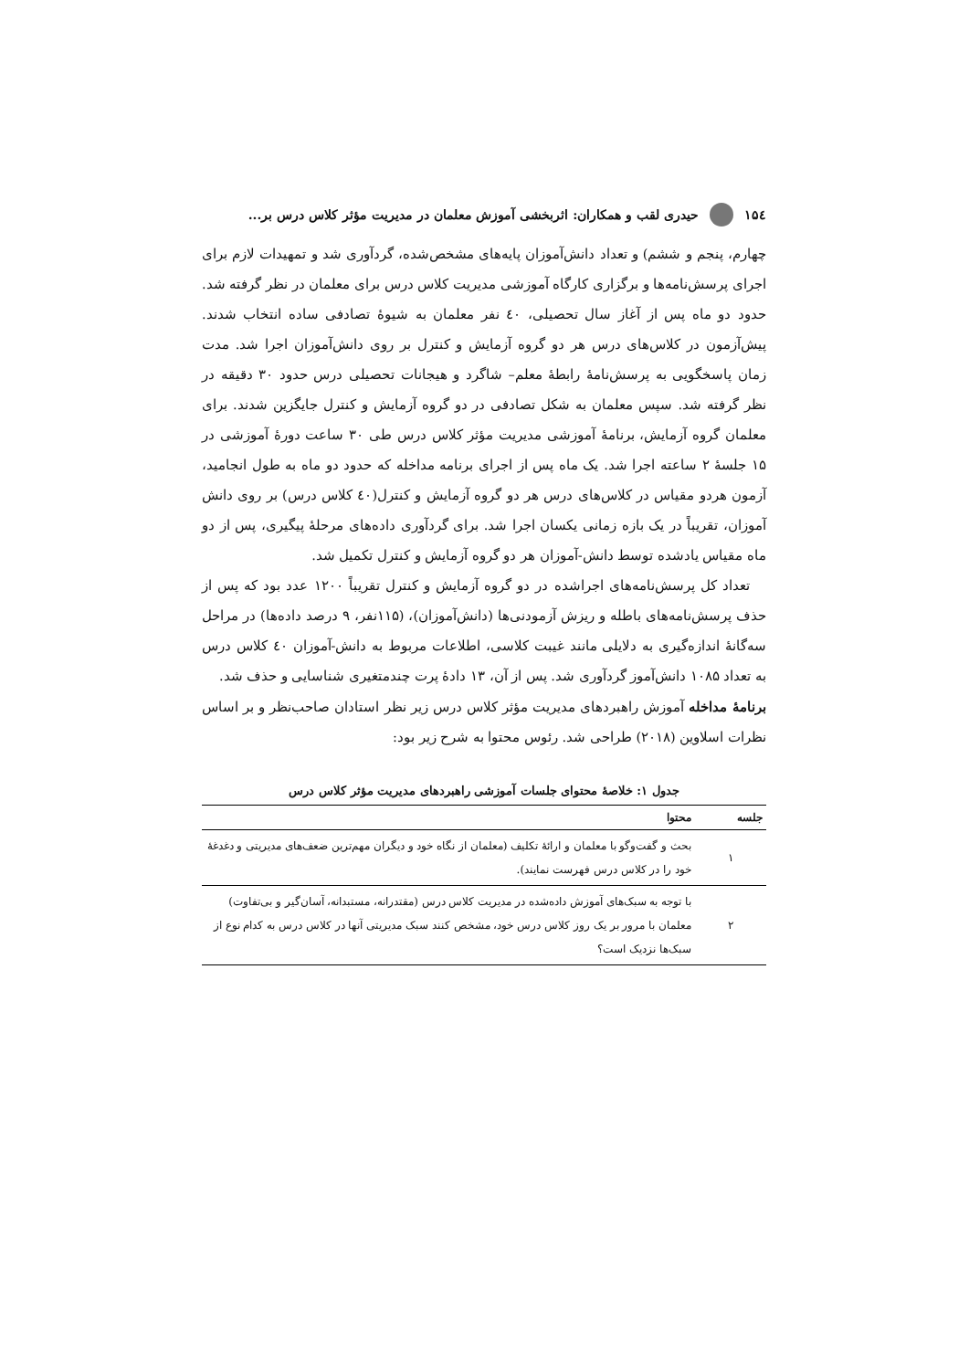۱۵٤ حیدری لقب و همکاران: اثربخشی آموزش معلمان در مدیریت مؤثر کلاس درس بر...
چهارم، پنجم و ششم) و تعداد دانش‌آموزان پایه‌های مشخص‌شده، گردآوری شد و تمهیدات لازم برای اجرای پرسش‌نامه‌ها و برگزاری کارگاه آموزشی مدیریت کلاس درس برای معلمان در نظر گرفته شد. حدود دو ماه پس از آغاز سال تحصیلی، ٤٠ نفر معلمان به شیوهٔ تصادفی ساده انتخاب شدند. پیش‌آزمون در کلاس‌های درس هر دو گروه آزمایش و کنترل بر روی دانش‌آموزان اجرا شد. مدت زمان پاسخگویی به پرسش‌نامهٔ رابطهٔ معلم– شاگرد و هیجانات تحصیلی درس حدود ۳۰ دقیقه در نظر گرفته شد. سپس معلمان به شکل تصادفی در دو گروه آزمایش و کنترل جایگزین شدند. برای معلمان گروه آزمایش، برنامهٔ آموزشی مدیریت مؤثر کلاس درس طی ۳۰ ساعت دورهٔ آموزشی در ۱۵ جلسهٔ ۲ ساعته اجرا شد. یک ماه پس از اجرای برنامه مداخله که حدود دو ماه به طول انجامید، آزمون هردو مقیاس در کلاس‌های درس هر دو گروه آزمایش و کنترل(٤٠ کلاس درس) بر روی دانش آموزان، تقریباً در یک بازه زمانی یکسان اجرا شد. برای گردآوری داده‌های مرحلهٔ پیگیری، پس از دو ماه مقیاس یادشده توسط دانش-آموزان هر دو گروه آزمایش و کنترل تکمیل شد.
تعداد کل پرسش‌نامه‌های اجراشده در دو گروه آزمایش و کنترل تقریباً ۱۲۰۰ عدد بود که پس از حذف پرسش‌نامه‌های باطله و ریزش آزمودنی‌ها (دانش‌آموزان)، (۱۱۵نفر، ۹ درصد داده‌ها) در مراحل سه‌گانهٔ اندازه‌گیری به دلایلی مانند غیبت کلاسی، اطلاعات مربوط به دانش-آموزان ٤٠ کلاس درس به تعداد ۱۰۸۵ دانش‌آموز گردآوری شد. پس از آن، ۱۳ دادهٔ پرت چندمتغیری شناسایی و حذف شد.
برنامهٔ مداخله آموزش راهبردهای مدیریت مؤثر کلاس درس زیر نظر استادان صاحب‌نظر و بر اساس نظرات اسلاوین (۲۰۱۸) طراحی شد. رئوس محتوا به شرح زیر بود:
جدول ۱: خلاصهٔ محتوای جلسات آموزشی راهبردهای مدیریت مؤثر کلاس درس
| جلسه | محتوا |
| --- | --- |
| ۱ | بحث و گفت‌وگو با معلمان و ارائهٔ تکلیف (معلمان از نگاه خود و دیگران مهم‌ترین ضعف‌های مدیریتی و دغدغهٔ خود را در کلاس درس فهرست نمایند). |
| ۲ | با توجه به سبک‌های آموزش داده‌شده در مدیریت کلاس درس (مقتدرانه، مستبدانه، آسان‌گیر و بی‌تفاوت) معلمان با مرور بر یک روز کلاس درس خود، مشخص کنند سبک مدیریتی آنها در کلاس درس به کدام نوع از سبک‌ها نزدیک است؟ |